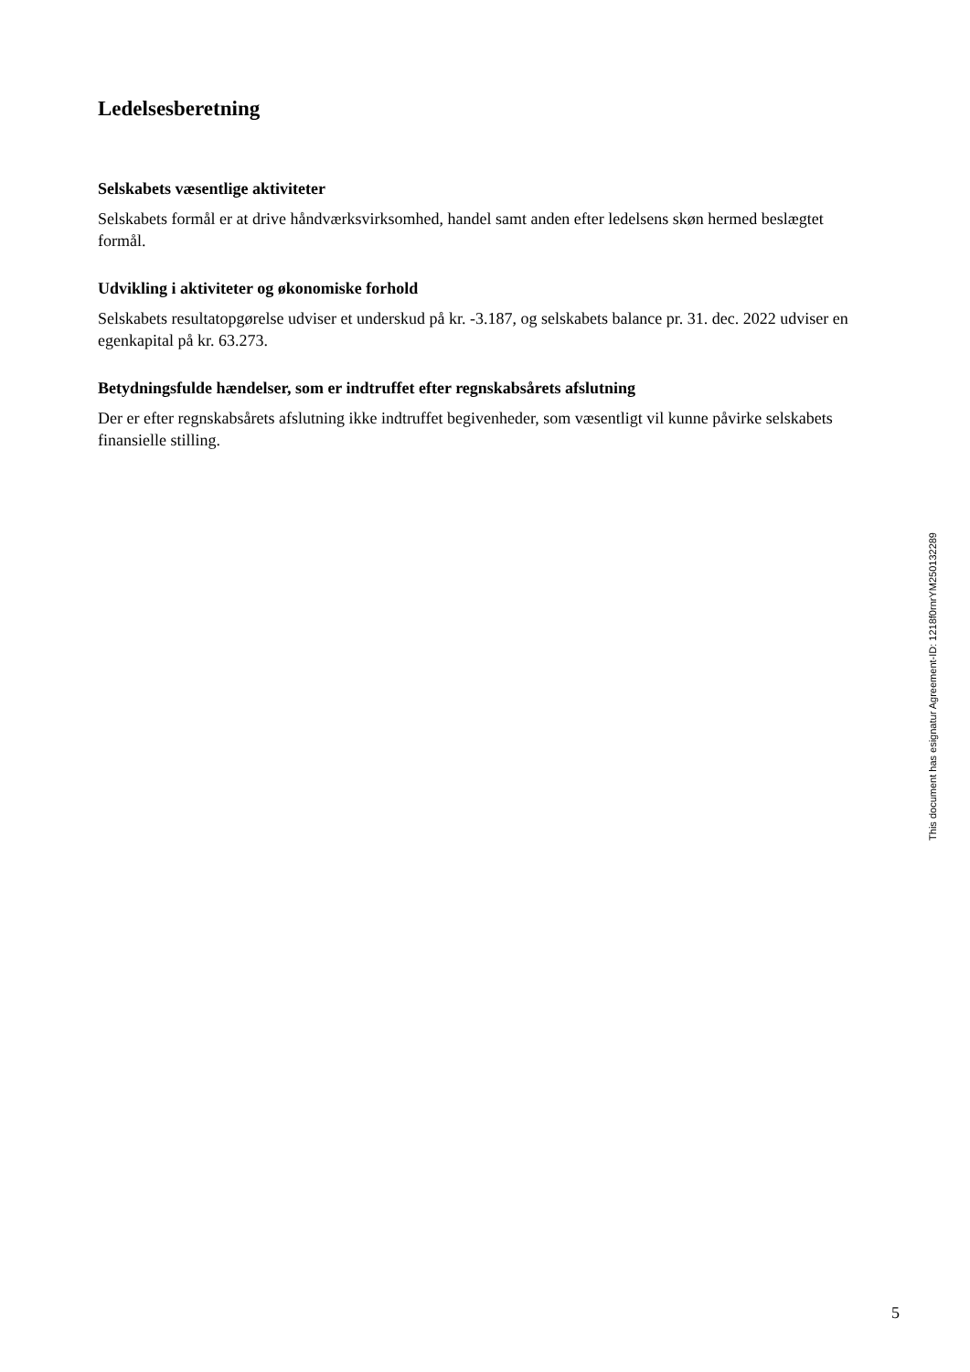Ledelsesberetning
Selskabets væsentlige aktiviteter
Selskabets formål er at drive håndværksvirksomhed, handel samt anden efter ledelsens skøn hermed beslægtet formål.
Udvikling i aktiviteter og økonomiske forhold
Selskabets resultatopgørelse udviser et underskud på kr. -3.187, og selskabets balance pr. 31. dec. 2022 udviser en egenkapital på kr. 63.273.
Betydningsfulde hændelser, som er indtruffet efter regnskabsårets afslutning
Der er efter regnskabsårets afslutning ikke indtruffet begivenheder, som væsentligt vil kunne påvirke selskabets finansielle stilling.
This document has esignatur Agreement-ID: 1218f0rnrYM250132289
5